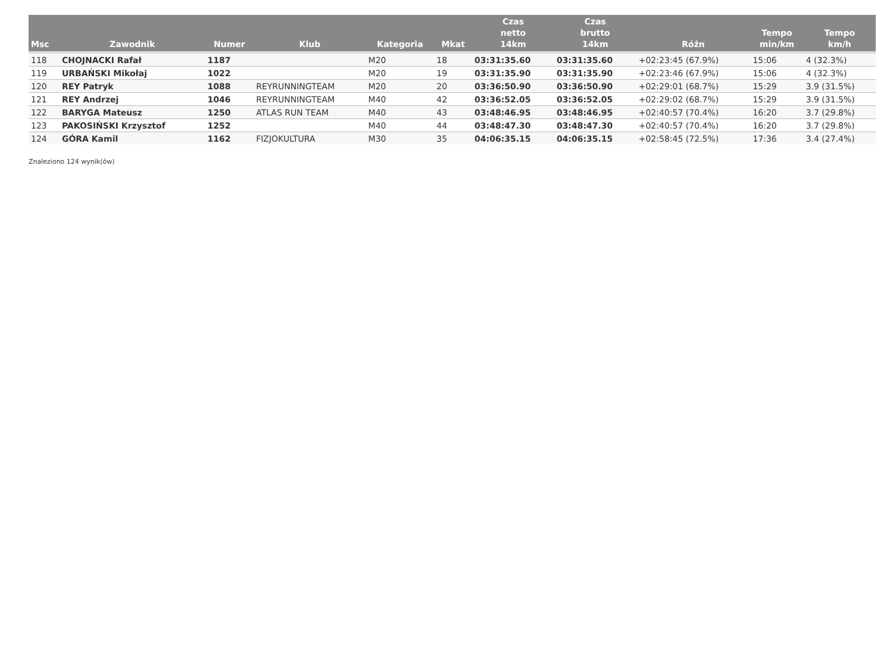| Msc | Zawodnik | Numer | Klub | Kategoria | Mkat | Czas netto 14km | Czas brutto 14km | Różn | Tempo min/km | Tempo km/h |
| --- | --- | --- | --- | --- | --- | --- | --- | --- | --- | --- |
| 118 | CHOJNACKI Rafał | 1187 | | M20 | 18 | 03:31:35.60 | 03:31:35.60 | +02:23:45 (67.9%) | 15:06 | 4 (32.3%) |
| 119 | URBAŃSKI Mikołaj | 1022 | | M20 | 19 | 03:31:35.90 | 03:31:35.90 | +02:23:46 (67.9%) | 15:06 | 4 (32.3%) |
| 120 | REY Patryk | 1088 | REYRUNNINGTEAM | M20 | 20 | 03:36:50.90 | 03:36:50.90 | +02:29:01 (68.7%) | 15:29 | 3.9 (31.5%) |
| 121 | REY Andrzej | 1046 | REYRUNNINGTEAM | M40 | 42 | 03:36:52.05 | 03:36:52.05 | +02:29:02 (68.7%) | 15:29 | 3.9 (31.5%) |
| 122 | BARYGA Mateusz | 1250 | ATLAS RUN TEAM | M40 | 43 | 03:48:46.95 | 03:48:46.95 | +02:40:57 (70.4%) | 16:20 | 3.7 (29.8%) |
| 123 | PAKOSIŃSKI Krzysztof | 1252 | | M40 | 44 | 03:48:47.30 | 03:48:47.30 | +02:40:57 (70.4%) | 16:20 | 3.7 (29.8%) |
| 124 | GÓRA Kamil | 1162 | FIZJOKULTURA | M30 | 35 | 04:06:35.15 | 04:06:35.15 | +02:58:45 (72.5%) | 17:36 | 3.4 (27.4%) |
Znaleziono 124 wynik(ów)